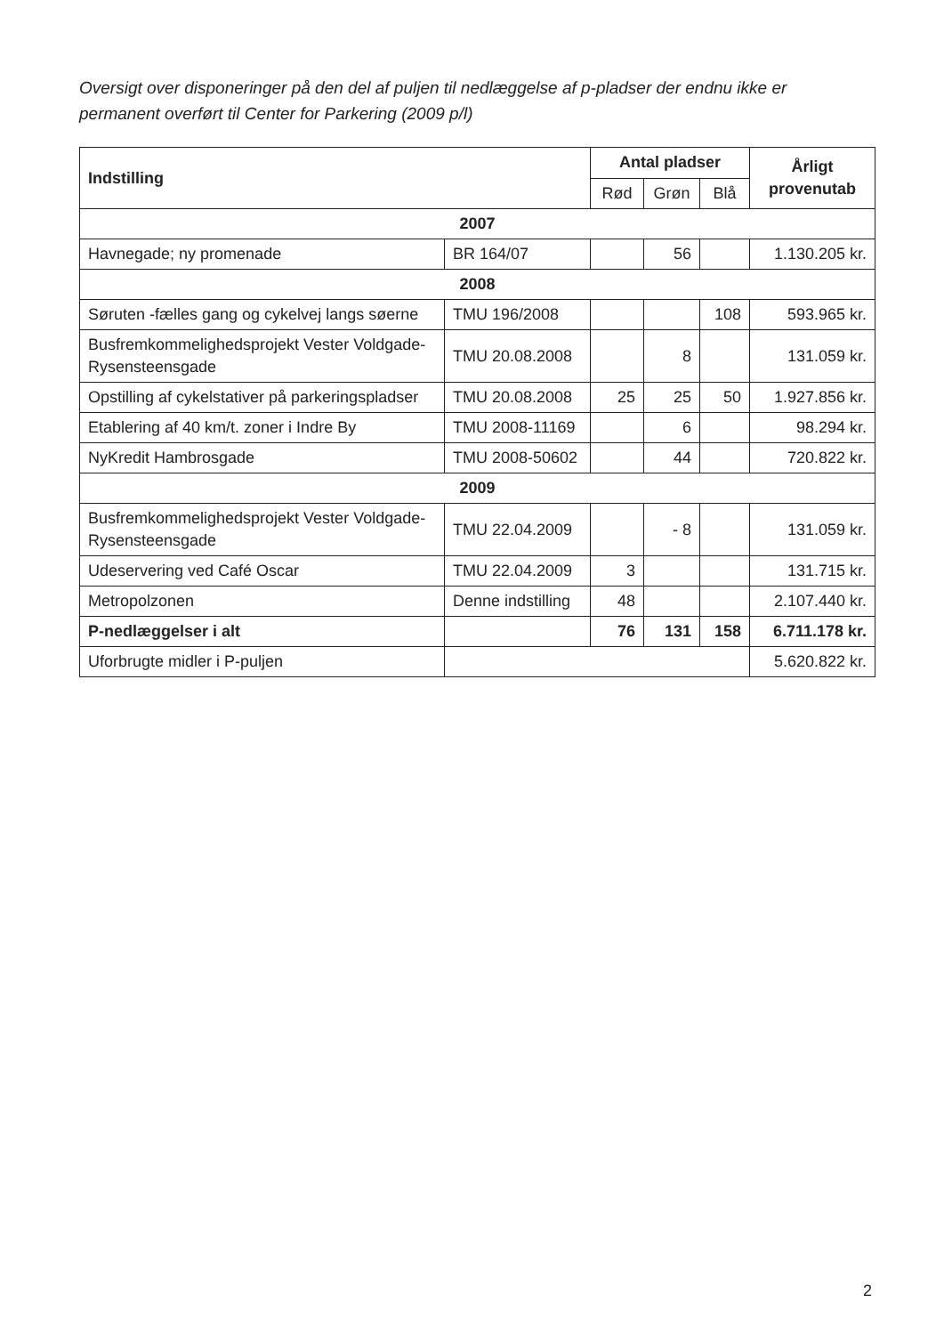Oversigt over disponeringer på den del af puljen til nedlæggelse af p-pladser der endnu ikke er permanent overført til Center for Parkering (2009 p/l)
| Indstilling | | Antal pladser | | | Årligt provenutab |
| --- | --- | --- | --- | --- | --- |
| | | Rød | Grøn | Blå | |
| 2007 | | | | | |
| Havnegade; ny promenade | BR 164/07 | | 56 | | 1.130.205 kr. |
| 2008 | | | | | |
| Søruten -fælles gang og cykelvej langs søerne | TMU 196/2008 | | | 108 | 593.965 kr. |
| Busfremkommelighedsprojekt Vester Voldgade-Rysensteensgade | TMU 20.08.2008 | | 8 | | 131.059 kr. |
| Opstilling af cykelstativer på parkeringspladser | TMU 20.08.2008 | 25 | 25 | 50 | 1.927.856 kr. |
| Etablering af 40 km/t. zoner i Indre By | TMU 2008-11169 | | 6 | | 98.294 kr. |
| NyKredit Hambrosgade | TMU 2008-50602 | | 44 | | 720.822 kr. |
| 2009 | | | | | |
| Busfremkommelighedsprojekt Vester Voldgade-Rysensteensgade | TMU 22.04.2009 | | - 8 | | 131.059 kr. |
| Udeservering ved Café Oscar | TMU 22.04.2009 | 3 | | | 131.715 kr. |
| Metropolzonen | Denne indstilling | 48 | | | 2.107.440 kr. |
| P-nedlæggelser i alt | | 76 | 131 | 158 | 6.711.178 kr. |
| Uforbrugte midler i P-puljen | | | | | 5.620.822 kr. |
2